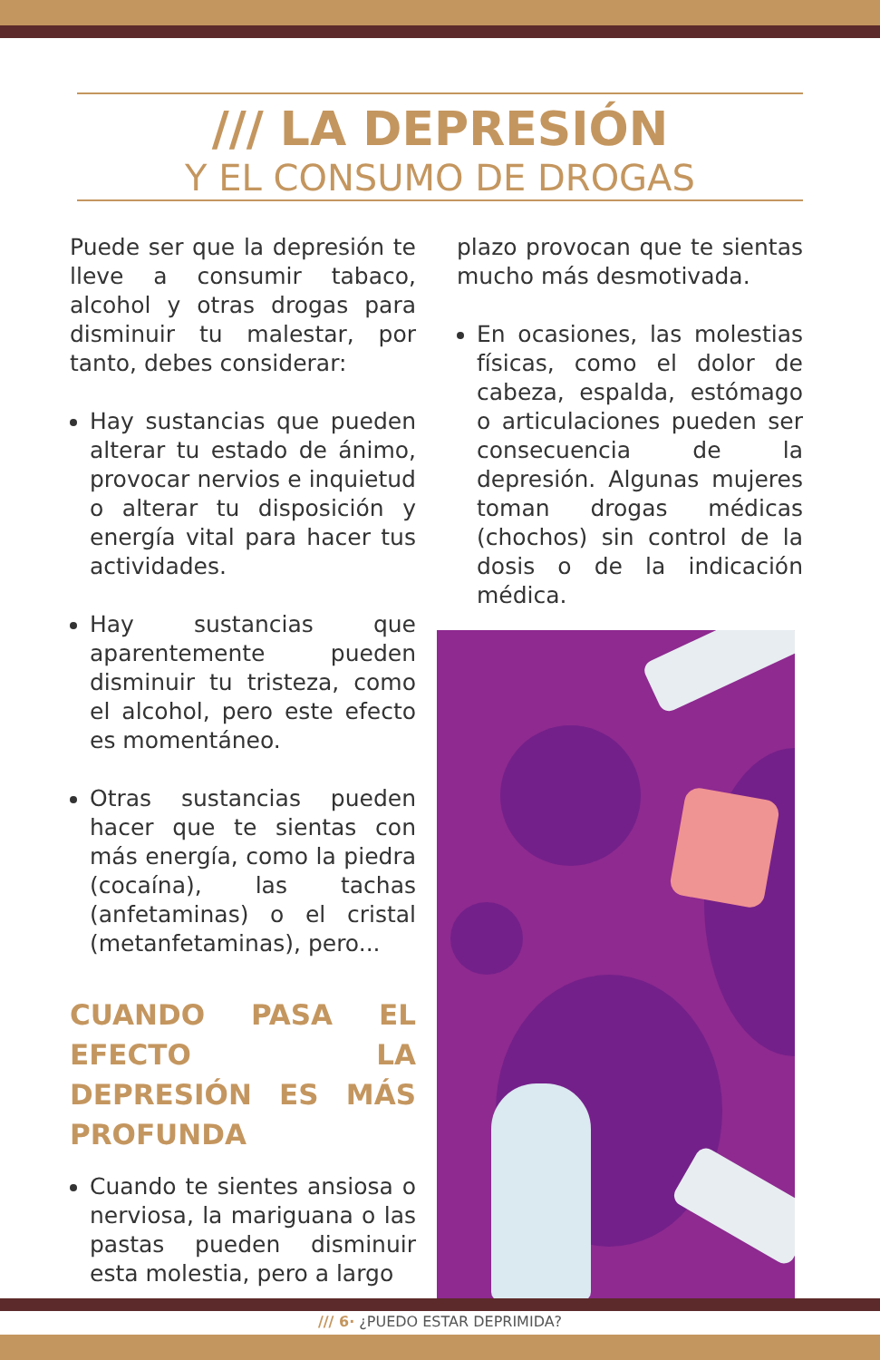/// LA DEPRESIÓN
Y EL CONSUMO DE DROGAS
Puede ser que la depresión te lleve a consumir tabaco, alcohol y otras drogas para disminuir tu malestar, por tanto, debes considerar:
Hay sustancias que pueden alterar tu estado de ánimo, provocar nervios e inquietud o alterar tu disposición y energía vital para hacer tus actividades.
Hay sustancias que aparentemente pueden disminuir tu tristeza, como el alcohol, pero este efecto es momentáneo.
Otras sustancias pueden hacer que te sientas con más energía, como la piedra (cocaína), las tachas (anfetaminas) o el cristal (metanfetaminas), pero...
CUANDO PASA EL EFECTO LA DEPRESIÓN ES MÁS PROFUNDA
Cuando te sientes ansiosa o nerviosa, la mariguana o las pastas pueden disminuir esta molestia, pero a largo
plazo provocan que te sientas mucho más desmotivada.
En ocasiones, las molestias físicas, como el dolor de cabeza, espalda, estómago o articulaciones pueden ser consecuencia de la depresión. Algunas mujeres toman drogas médicas (chochos) sin control de la dosis o de la indicación médica.
/// 6· ¿PUEDO ESTAR DEPRIMIDA?